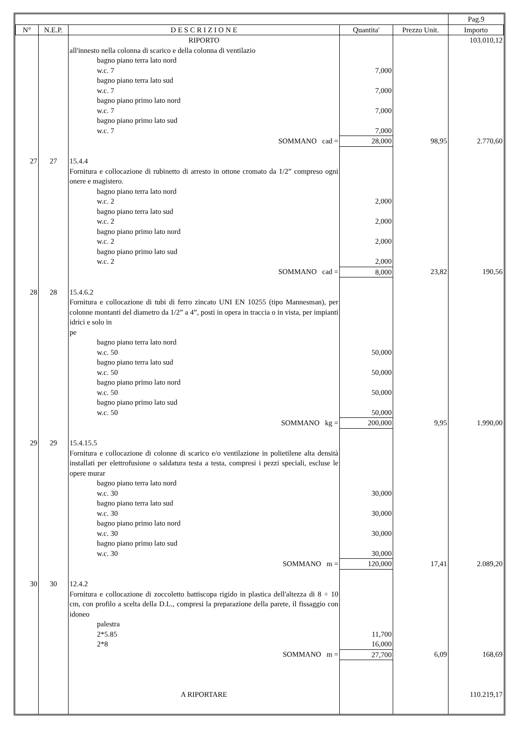| | | | | | Pag.9 |
| N° | N.E.P. | D E S C R I Z I O N E | Quantita' | Prezzo Unit. | Importo |
| | | RIPORTO | | | 103.010,12 |
| | | all'innesto nella colonna di scarico e della colonna di ventilazio | | | |
| | | bagno piano terra lato nord w.c. 7 bagno piano terra lato sud w.c. 7 bagno piano primo lato nord w.c. 7 bagno piano primo lato sud w.c. 7 | 7,000 7,000 7,000 7,000 | | |
| | | SOMMANO cad = | 28,000 | 98,95 | 2.770,60 |
| 27 | 27 | 15.4.4 Fornitura e collocazione di rubinetto di arresto in ottone cromato da 1/2” compreso ogni onere e magistero. | | | |
| | | bagno piano terra lato nord w.c. 2 bagno piano terra lato sud w.c. 2 bagno piano primo lato nord w.c. 2 bagno piano primo lato sud w.c. 2 | 2,000 2,000 2,000 2,000 | | |
| | | SOMMANO cad = | 8,000 | 23,82 | 190,56 |
| 28 | 28 | 15.4.6.2 Fornitura e collocazione di tubi di ferro zincato UNI EN 10255 (tipo Mannesman), per colonne montanti del diametro da 1/2” a 4”, posti in opera in traccia o in vista, per impianti idrici e solo in pe | | | |
| | | bagno piano terra lato nord w.c. 50 bagno piano terra lato sud w.c. 50 bagno piano primo lato nord w.c. 50 bagno piano primo lato sud w.c. 50 | 50,000 50,000 50,000 50,000 | | |
| | | SOMMANO kg = | 200,000 | 9,95 | 1.990,00 |
| 29 | 29 | 15.4.15.5 Fornitura e collocazione di colonne di scarico e/o ventilazione in polietilene alta densità installati per elettrofusione o saldatura testa a testa, compresi i pezzi speciali, escluse le opere murar | | | |
| | | bagno piano terra lato nord w.c. 30 bagno piano terra lato sud w.c. 30 bagno piano primo lato nord w.c. 30 bagno piano primo lato sud w.c. 30 | 30,000 30,000 30,000 30,000 | | |
| | | SOMMANO m = | 120,000 | 17,41 | 2.089,20 |
| 30 | 30 | 12.4.2 Fornitura e collocazione di zoccoletto battiscopa rigido in plastica dell'altezza di 8 ÷ 10 cm, con profilo a scelta della D.L., compresi la preparazione della parete, il fissaggio con idoneo | | | |
| | | palestra 2*5.85 2*8 | 11,700 16,000 | | |
| | | SOMMANO m = | 27,700 | 6,09 | 168,69 |
| | | A RIPORTARE | | | 110.219,17 |